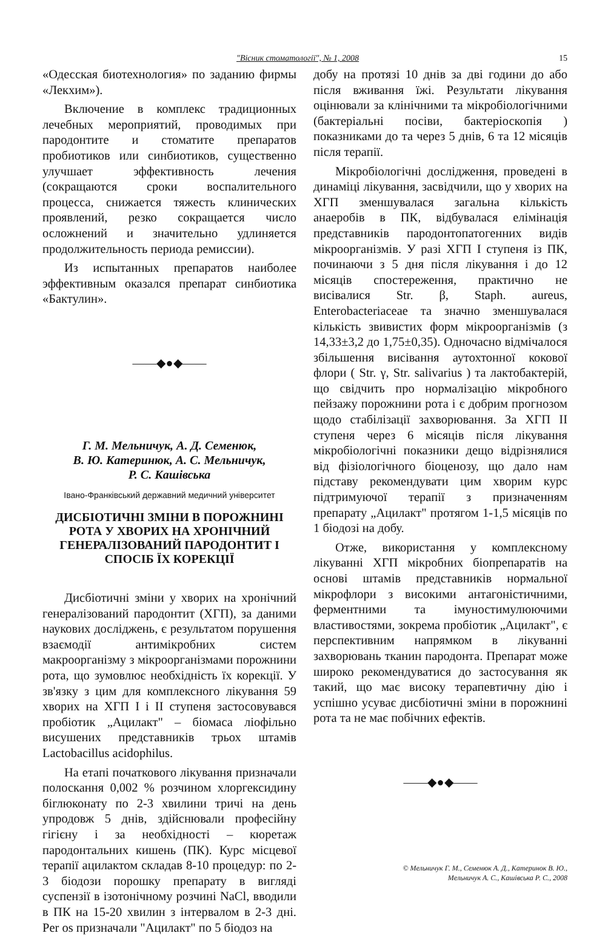"Вісник стоматології", № 1, 2008 15
«Одесская биотехнология» по заданию фирмы «Лекхим»).
Включение в комплекс традиционных лечебных мероприятий, проводимых при пародонтите и стоматите препаратов пробиотиков или синбиотиков, существенно улучшает эффективность лечения (сокращаются сроки воспалительного процесса, снижается тяжесть клинических проявлений, резко сокращается число осложнений и значительно удлиняется продолжительность периода ремиссии).
Из испытанных препаратов наиболее эффективным оказался препарат синбиотика «Бактулин».
——◆●◆——
Г. М. Мельничук, А. Д. Семенюк,
В. Ю. Катеринюк, А. С. Мельничук,
Р. С. Кашівська
Івано-Франківський державний медичний університет
ДИСБІОТИЧНІ ЗМІНИ В ПОРОЖНИНІ РОТА У ХВОРИХ НА ХРОНІЧНИЙ ГЕНЕРАЛІЗОВАНИЙ ПАРОДОНТИТ І СПОСІБ ЇХ КОРЕКЦІЇ
Дисбіотичні зміни у хворих на хронічний генералізований пародонтит (ХГП), за даними наукових досліджень, є результатом порушення взаємодії антимікробних систем макроорганізму з мікроорганізмами порожнини рота, що зумовлює необхідність їх корекції. У зв'язку з цим для комплексного лікування 59 хворих на ХГП I і II ступеня застосовувався пробіотик „Ацилакт" – біомаса ліофільно висушених представників трьох штамів Lactobacillus acidophilus.
На етапі початкового лікування призначали полоскання 0,002 % розчином хлоргексидину біглюконату по 2-3 хвилини тричі на день упродовж 5 днів, здійснювали професійну гігієну і за необхідності – кюретаж пародонтальних кишень (ПК). Курс місцевої терапії ацилактом складав 8-10 процедур: по 2-3 біодози порошку препарату в вигляді суспензії в ізотонічному розчині NaCl, вводили в ПК на 15-20 хвилин з інтервалом в 2-3 дні. Per os призначали "Ацилакт" по 5 біодоз на
добу на протязі 10 днів за дві години до або після вживання їжі. Результати лікування оцінювали за клінічними та мікробіологічними (бактеріальні посіви, бактеріоскопія ) показниками до та через 5 днів, 6 та 12 місяців після терапії.
Мікробіологічні дослідження, проведені в динаміці лікування, засвідчили, що у хворих на ХГП зменшувалася загальна кількість анаеробів в ПК, відбувалася елімінація представників пародонтопатогенних видів мікроорганізмів. У разі ХГП I ступеня із ПК, починаючи з 5 дня після лікування і до 12 місяців спостереження, практично не висівалися Str. β, Staph. aureus, Enterobacteriaceae та значно зменшувалася кількість звивистих форм мікроорганізмів (з 14,33±3,2 до 1,75±0,35). Одночасно відмічалося збільшення висівання аутохтонної кокової флори ( Str. γ, Str. salivarius ) та лактобактерій, що свідчить про нормалізацію мікробного пейзажу порожнини рота і є добрим прогнозом щодо стабілізації захворювання. За ХГП II ступеня через 6 місяців після лікування мікробіологічні показники дещо відрізнялися від фізіологічного біоценозу, що дало нам підставу рекомендувати цим хворим курс підтримуючої терапії з призначенням препарату „Ацилакт" протягом 1-1,5 місяців по 1 біодозі на добу.
Отже, використання у комплексному лікуванні ХГП мікробних біопрепаратів на основі штамів представників нормальної мікрофлори з високими антагоністичними, ферментними та імуностимулюючими властивостями, зокрема пробіотик „Ацилакт", є перспективним напрямком в лікуванні захворювань тканин пародонта. Препарат може широко рекомендуватися до застосування як такий, що має високу терапевтичну дію і успішно усуває дисбіотичні зміни в порожнині рота та не має побічних ефектів.
——◆●◆——
© Мельничук Г. М., Семенюк А. Д., Катеринок В. Ю.,
Мельничук А. С., Кашівська Р. С., 2008